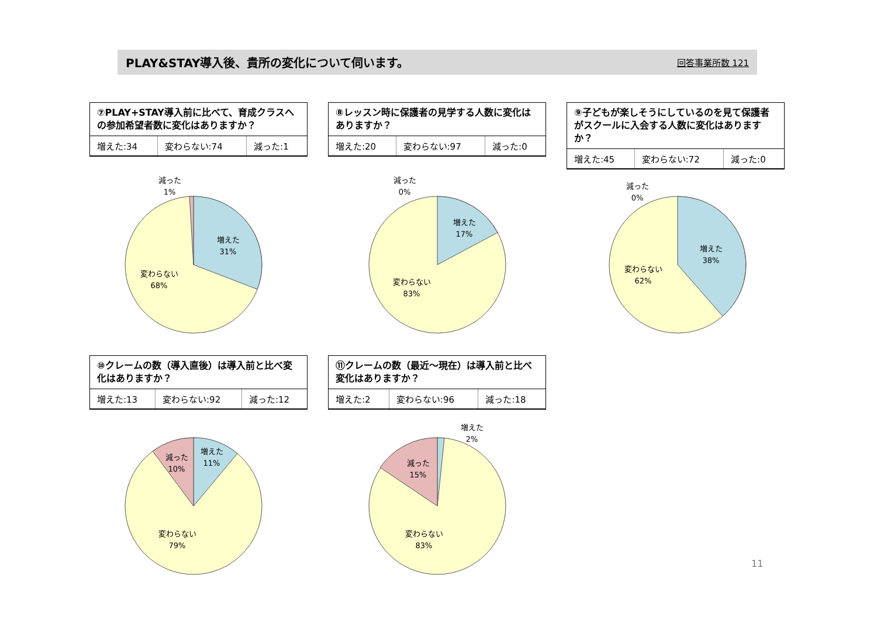PLAY&STAY導入後、貴所の変化について伺います。 回答事業所数 121
⑦PLAY+STAY導入前に比べて、育成クラスへの参加希望者数に変化はありますか？
| 増えた:34 | 変わらない:74 | 減った:1 |
⑧レッスン時に保護者の見学する人数に変化はありますか？
| 増えた:20 | 変わらない:97 | 減った:0 |
⑨子どもが楽しそうにしているのを見て保護者がスクールに入会する人数に変化はありますか？
| 増えた:45 | 変わらない:72 | 減った:0 |
減った
1%
増えた
31%
変わらない
68%
減った
0%
増えた
17%
変わらない
83%
減った
0%
増えた
38%
変わらない
62%
⑩クレームの数（導入直後）は導入前と比べ変化はありますか？
| 増えた:13 | 変わらない:92 | 減った:12 |
⑪クレームの数（最近～現在）は導入前と比べ変化はありますか？
| 増えた:2 | 変わらない:96 | 減った:18 |
減った
10%
増えた
11%
変わらない
79%
増えた
2%
減った
15%
変わらない
83%
11